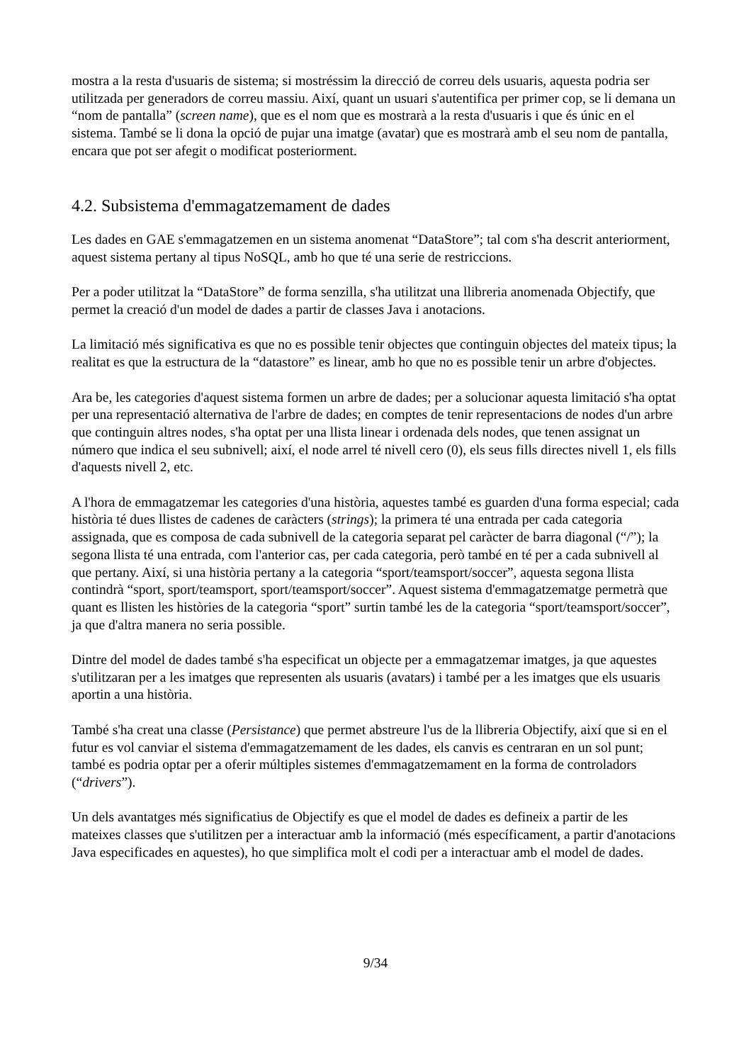mostra a la resta d'usuaris de sistema; si mostréssim la direcció de correu dels usuaris, aquesta podria ser utilitzada per generadors de correu massiu. Així, quant un usuari s'autentifica per primer cop, se li demana un “nom de pantalla” (screen name), que es el nom que es mostrarà a la resta d'usuaris i que és únic en el sistema. També se li dona la opció de pujar una imatge (avatar) que es mostrarà amb el seu nom de pantalla, encara que pot ser afegit o modificat posteriorment.
4.2. Subsistema d'emmagatzemament de dades
Les dades en GAE s'emmagatzemen en un sistema anomenat “DataStore”; tal com s'ha descrit anteriorment, aquest sistema pertany al tipus NoSQL, amb ho que té una serie de restriccions.
Per a poder utilitzat la “DataStore” de forma senzilla, s'ha utilitzat una llibreria anomenada Objectify, que permet la creació d'un model de dades a partir de classes Java i anotacions.
La limitació més significativa es que no es possible tenir objectes que continguin objectes del mateix tipus; la realitat es que la estructura de la “datastore” es linear, amb ho que no es possible tenir un arbre d'objectes.
Ara be, les categories d'aquest sistema formen un arbre de dades; per a solucionar aquesta limitació s'ha optat per una representació alternativa de l'arbre de dades; en comptes de tenir representacions de nodes d'un arbre que continguin altres nodes, s'ha optat per una llista linear i ordenada dels nodes, que tenen assignat un número que indica el seu subnivell; així, el node arrel té nivell cero (0), els seus fills directes nivell 1, els fills d'aquests nivell 2, etc.
A l'hora de emmagatzemar les categories d'una història, aquestes també es guarden d'una forma especial; cada història té dues llistes de cadenes de caràcters (strings); la primera té una entrada per cada categoria assignada, que es composa de cada subnivell de la categoria separat pel caràcter de barra diagonal (“/”); la segona llista té una entrada, com l'anterior cas, per cada categoria, però també en té per a cada subnivell al que pertany. Així, si una història pertany a la categoria “sport/teamsport/soccer”, aquesta segona llista contindrà “sport, sport/teamsport, sport/teamsport/soccer”. Aquest sistema d'emmagatzematge permetrà que quant es llisten les històries de la categoria “sport” surtin també les de la categoria “sport/teamsport/soccer”, ja que d'altra manera no seria possible.
Dintre del model de dades també s'ha especificat un objecte per a emmagatzemar imatges, ja que aquestes s'utilitzaran per a les imatges que representen als usuaris (avatars) i també per a les imatges que els usuaris aportin a una història.
També s'ha creat una classe (Persistance) que permet abstreure l'us de la llibreria Objectify, així que si en el futur es vol canviar el sistema d'emmagatzemament de les dades, els canvis es centraran en un sol punt; també es podria optar per a oferir múltiples sistemes d'emmagatzemament en la forma de controladors (“drivers”).
Un dels avantatges més significatius de Objectify es que el model de dades es defineix a partir de les mateixes classes que s'utilitzen per a interactuar amb la informació (més específicament, a partir d'anotacions Java especificades en aquestes), ho que simplifica molt el codi per a interactuar amb el model de dades.
9/34